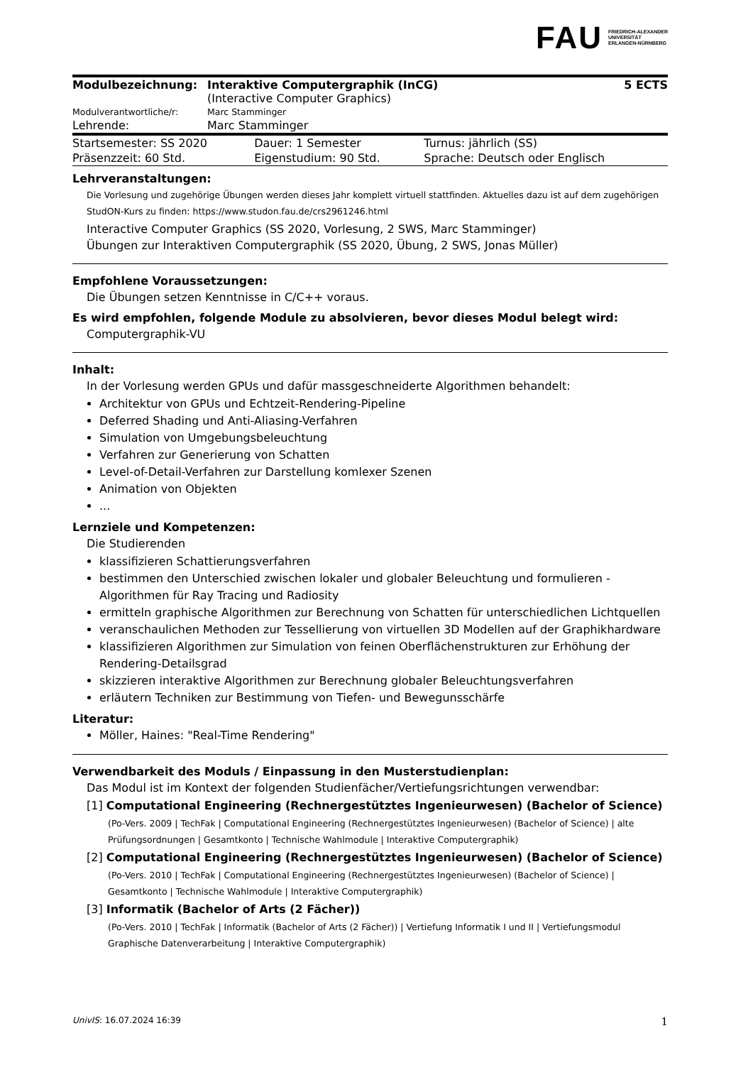FAU FRIEDRICH-ALEXANDER
UNIVERSITÄT
ERLANGEN-NÜRNBERG
| Modulbezeichnung: | Interaktive Computergraphik (InCG) (Interactive Computer Graphics) | 5 ECTS |
| Modulverantwortliche/r: | Marc Stamminger | |
| Lehrende: | Marc Stamminger | |
| Startsemester: SS 2020 | Dauer: 1 Semester | Turnus: jährlich (SS) |
| Präsenzzeit: 60 Std. | Eigenstudium: 90 Std. | Sprache: Deutsch oder Englisch |
Lehrveranstaltungen:
Die Vorlesung und zugehörige Übungen werden dieses Jahr komplett virtuell stattfinden. Aktuelles dazu ist auf dem zugehörigen StudON-Kurs zu finden: https://www.studon.fau.de/crs2961246.html
Interactive Computer Graphics (SS 2020, Vorlesung, 2 SWS, Marc Stamminger)
Übungen zur Interaktiven Computergraphik (SS 2020, Übung, 2 SWS, Jonas Müller)
Empfohlene Voraussetzungen:
Die Übungen setzen Kenntnisse in C/C++ voraus.
Es wird empfohlen, folgende Module zu absolvieren, bevor dieses Modul belegt wird:
Computergraphik-VU
Inhalt:
In der Vorlesung werden GPUs und dafür massgeschneiderte Algorithmen behandelt:
Architektur von GPUs und Echtzeit-Rendering-Pipeline
Deferred Shading und Anti-Aliasing-Verfahren
Simulation von Umgebungsbeleuchtung
Verfahren zur Generierung von Schatten
Level-of-Detail-Verfahren zur Darstellung komlexer Szenen
Animation von Objekten
...
Lernziele und Kompetenzen:
Die Studierenden
klassifizieren Schattierungsverfahren
bestimmen den Unterschied zwischen lokaler und globaler Beleuchtung und formulieren - Algorithmen für Ray Tracing und Radiosity
ermitteln graphische Algorithmen zur Berechnung von Schatten für unterschiedlichen Lichtquellen
veranschaulichen Methoden zur Tessellierung von virtuellen 3D Modellen auf der Graphikhardware
klassifizieren Algorithmen zur Simulation von feinen Oberflächenstrukturen zur Erhöhung der Rendering-Detailsgrad
skizzieren interaktive Algorithmen zur Berechnung globaler Beleuchtungsverfahren
erläutern Techniken zur Bestimmung von Tiefen- und Bewegunsschärfe
Literatur:
Möller, Haines: "Real-Time Rendering"
Verwendbarkeit des Moduls / Einpassung in den Musterstudienplan:
Das Modul ist im Kontext der folgenden Studienfächer/Vertiefungsrichtungen verwendbar:
[1] Computational Engineering (Rechnergestütztes Ingenieurwesen) (Bachelor of Science)
(Po-Vers. 2009 | TechFak | Computational Engineering (Rechnergestütztes Ingenieurwesen) (Bachelor of Science) | alte Prüfungsordnungen | Gesamtkonto | Technische Wahlmodule | Interaktive Computergraphik)
[2] Computational Engineering (Rechnergestütztes Ingenieurwesen) (Bachelor of Science)
(Po-Vers. 2010 | TechFak | Computational Engineering (Rechnergestütztes Ingenieurwesen) (Bachelor of Science) | Gesamtkonto | Technische Wahlmodule | Interaktive Computergraphik)
[3] Informatik (Bachelor of Arts (2 Fächer))
(Po-Vers. 2010 | TechFak | Informatik (Bachelor of Arts (2 Fächer)) | Vertiefung Informatik I und II | Vertiefungsmodul Graphische Datenverarbeitung | Interaktive Computergraphik)
UnivIS: 16.07.2024 16:39 1